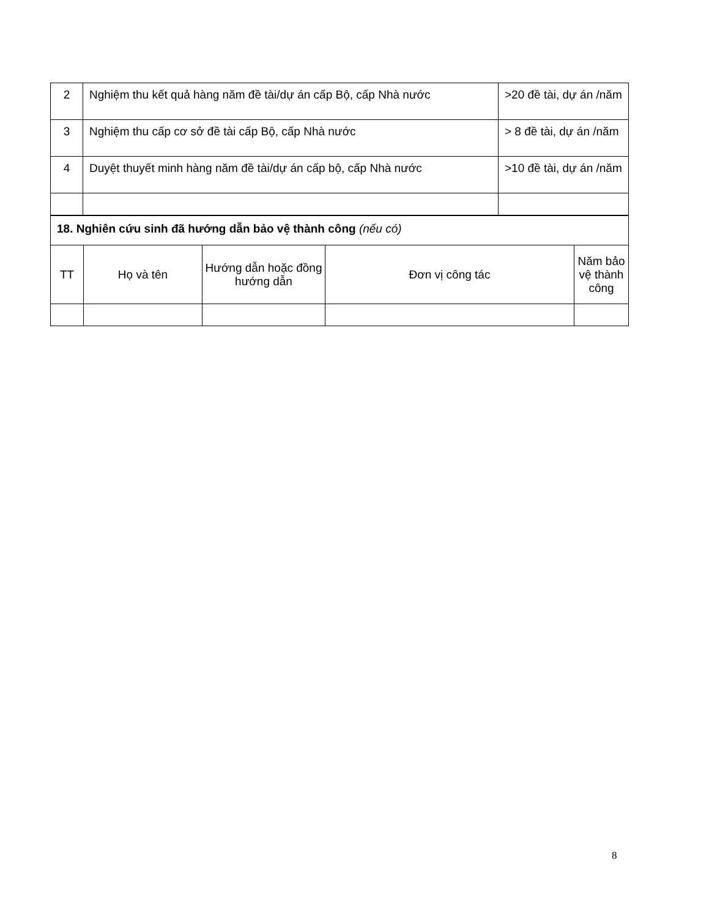| 2 | Nghiệm thu kết quả hàng năm đề tài/dự án cấp Bộ, cấp Nhà nước | >20 đề tài, dự án /năm |
| 3 | Nghiệm thu cấp cơ sở đề tài cấp Bộ, cấp Nhà nước | > 8 đề tài, dự án /năm |
| 4 | Duyệt thuyết minh hàng năm đề tài/dự án cấp bộ, cấp Nhà nước | >10 đề tài, dự án /năm |
| 18. Nghiên cứu sinh đã hướng dẫn bảo vệ thành công (nếu có) | | | | |
| TT | Họ và tên | Hướng dẫn hoặc đồng hướng dẫn | Đơn vị công tác | Năm bảo vệ thành công |
8